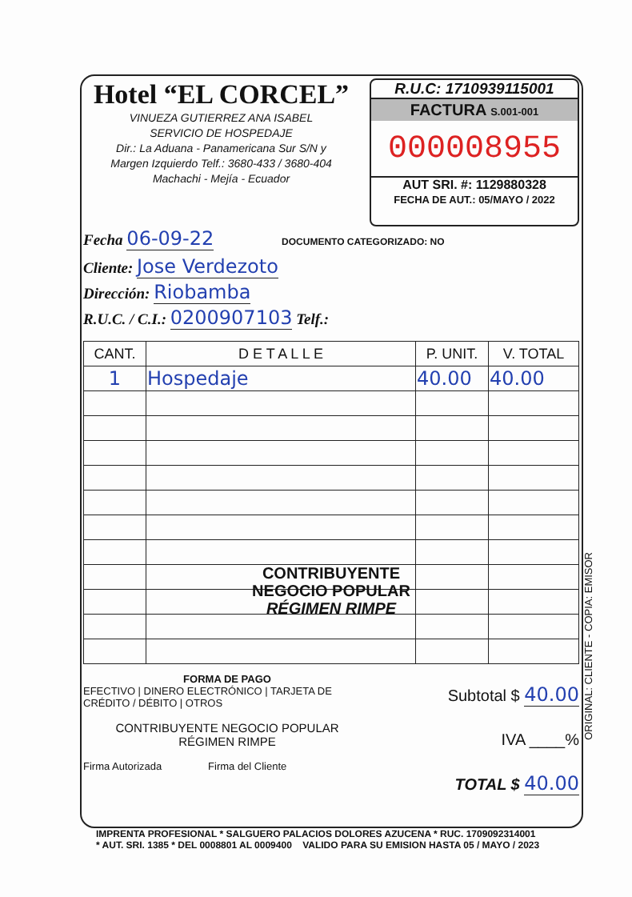Hotel “EL CORCEL”
VINUEZA GUTIERREZ ANA ISABEL
SERVICIO DE HOSPEDAJE
Dir.: La Aduana - Panamericana Sur S/N y
Margen Izquierdo Telf.: 3680-433 / 3680-404
Machachi - Mejía - Ecuador
R.U.C: 1710939115001
FACTURA S.001-001
000008955
AUT SRI. #: 1129880328
FECHA DE AUT.: 05/MAYO / 2022
Fecha 06-09-22 DOCUMENTO CATEGORIZADO: NO
Cliente: Jose Verdezoto
Dirección: Riobamba
R.U.C. / C.I.: 0200907103 Telf.:
| CANT. | D E T A L L E | P. UNIT. | V. TOTAL |
| --- | --- | --- | --- |
| 1 | Hospedaje | 40.00 | 40.00 |
CONTRIBUYENTE
NEGOCIO POPULAR
RÉGIMEN RIMPE
FORMA DE PAGO
EFECTIVO | DINERO ELECTRÓNICO | TARJETA DE CRÉDITO / DÉBITO | OTROS
CONTRIBUYENTE NEGOCIO POPULAR
RÉGIMEN RIMPE
Firma Autorizada Firma del Cliente
Subtotal $ 40.00
IVA ____%
TOTAL $ 40.00
ORIGINAL: CLIENTE - COPIA: EMISOR
IMPRENTA PROFESIONAL * SALGUERO PALACIOS DOLORES AZUCENA * RUC. 1709092314001
* AUT. SRI. 1385 * DEL 0008801 AL 0009400 VALIDO PARA SU EMISION HASTA 05 / MAYO / 2023